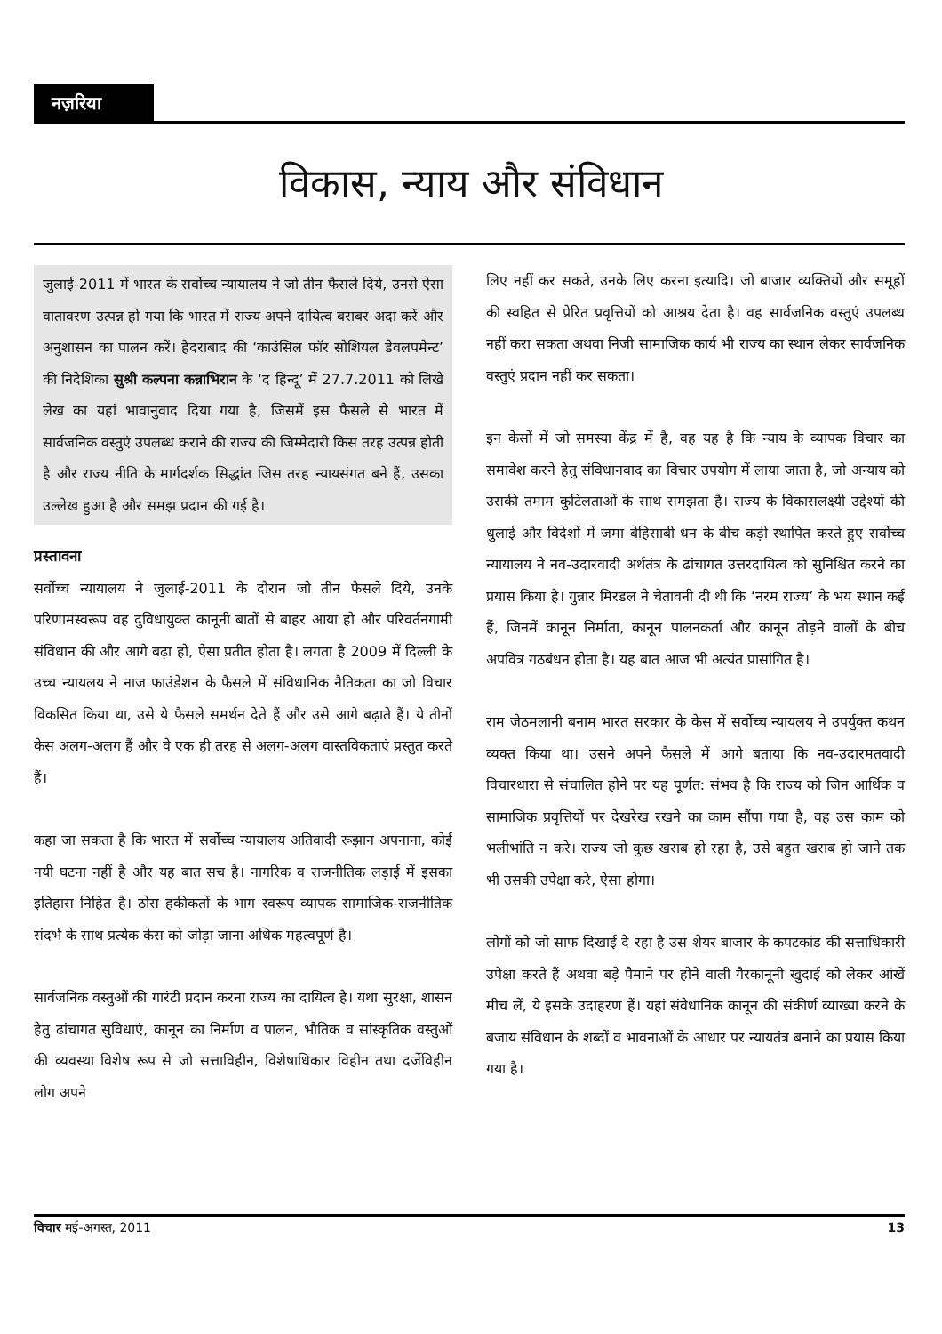नज़रिया
विकास, न्याय और संविधान
जुलाई-2011 में भारत के सर्वोच्च न्यायालय ने जो तीन फैसले दिये, उनसे ऐसा वातावरण उत्पन्न हो गया कि भारत में राज्य अपने दायित्व बराबर अदा करें और अनुशासन का पालन करें। हैदराबाद की ‘काउंसिल फॉर सोशियल डेवलपमेन्ट’ की निदेशिका सुश्री कल्पना कन्नाभिरान के ‘द हिन्दू’ में 27.7.2011 को लिखे लेख का यहां भावानुवाद दिया गया है, जिसमें इस फैसले से भारत में सार्वजनिक वस्तुएं उपलब्ध कराने की राज्य की जिम्मेदारी किस तरह उत्पन्न होती है और राज्य नीति के मार्गदर्शक सिद्धांत जिस तरह न्यायसंगत बने हैं, उसका उल्लेख हुआ है और समझ प्रदान की गई है।
प्रस्तावना
सर्वोच्च न्यायालय ने जुलाई-2011 के दौरान जो तीन फैसले दिये, उनके परिणामस्वरूप वह दुविधायुक्त कानूनी बातों से बाहर आया हो और परिवर्तनगामी संविधान की और आगे बढ़ा हो, ऐसा प्रतीत होता है। लगता है 2009 में दिल्ली के उच्च न्यायलय ने नाज फाउंडेशन के फैसले में संविधानिक नैतिकता का जो विचार विकसित किया था, उसे ये फैसले समर्थन देते हैं और उसे आगे बढ़ाते हैं। ये तीनों केस अलग-अलग हैं और वे एक ही तरह से अलग-अलग वास्तविकताएं प्रस्तुत करते हैं।
कहा जा सकता है कि भारत में सर्वोच्च न्यायालय अतिवादी रूझान अपनाना, कोई नयी घटना नहीं है और यह बात सच है। नागरिक व राजनीतिक लड़ाई में इसका इतिहास निहित है। ठोस हकीकतों के भाग स्वरूप व्यापक सामाजिक-राजनीतिक संदर्भ के साथ प्रत्येक केस को जोड़ा जाना अधिक महत्वपूर्ण है।
सार्वजनिक वस्तुओं की गारंटी प्रदान करना राज्य का दायित्व है। यथा सुरक्षा, शासन हेतु ढांचागत सुविधाएं, कानून का निर्माण व पालन, भौतिक व सांस्कृतिक वस्तुओं की व्यवस्था विशेष रूप से जो सत्ताविहीन, विशेषाधिकार विहीन तथा दर्जेविहीन लोग अपने
लिए नहीं कर सकते, उनके लिए करना इत्यादि। जो बाजार व्यक्तियों और समूहों की स्वहित से प्रेरित प्रवृत्तियों को आश्रय देता है। वह सार्वजनिक वस्तुएं उपलब्ध नहीं करा सकता अथवा निजी सामाजिक कार्य भी राज्य का स्थान लेकर सार्वजनिक वस्तुएं प्रदान नहीं कर सकता।
इन केसों में जो समस्या केंद्र में है, वह यह है कि न्याय के व्यापक विचार का समावेश करने हेतु संविधानवाद का विचार उपयोग में लाया जाता है, जो अन्याय को उसकी तमाम कुटिलताओं के साथ समझता है। राज्य के विकासलक्ष्यी उद्देश्यों की धुलाई और विदेशों में जमा बेहिसाबी धन के बीच कड़ी स्थापित करते हुए सर्वोच्च न्यायालय ने नव-उदारवादी अर्थतंत्र के ढांचागत उत्तरदायित्व को सुनिश्चित करने का प्रयास किया है। गुन्नार मिरडल ने चेतावनी दी थी कि ‘नरम राज्य’ के भय स्थान कई हैं, जिनमें कानून निर्माता, कानून पालनकर्ता और कानून तोड़ने वालों के बीच अपवित्र गठबंधन होता है। यह बात आज भी अत्यंत प्रासांगित है।
राम जेठमलानी बनाम भारत सरकार के केस में सर्वोच्च न्यायलय ने उपर्युक्त कथन व्यक्त किया था। उसने अपने फैसले में आगे बताया कि नव-उदारमतवादी विचारधारा से संचालित होने पर यह पूर्णत: संभव है कि राज्य को जिन आर्थिक व सामाजिक प्रवृत्तियों पर देखरेख रखने का काम सौंपा गया है, वह उस काम को भलीभांति न करे। राज्य जो कुछ खराब हो रहा है, उसे बहुत खराब हो जाने तक भी उसकी उपेक्षा करे, ऐसा होगा।
लोगों को जो साफ दिखाई दे रहा है उस शेयर बाजार के कपटकांड की सत्ताधिकारी उपेक्षा करते हैं अथवा बड़े पैमाने पर होने वाली गैरकानूनी खुदाई को लेकर आंखें मीच लें, ये इसके उदाहरण हैं। यहां संवैधानिक कानून की संकीर्ण व्याख्या करने के बजाय संविधान के शब्दों व भावनाओं के आधार पर न्यायतंत्र बनाने का प्रयास किया गया है।
विचार मई-अगस्त, 2011 13